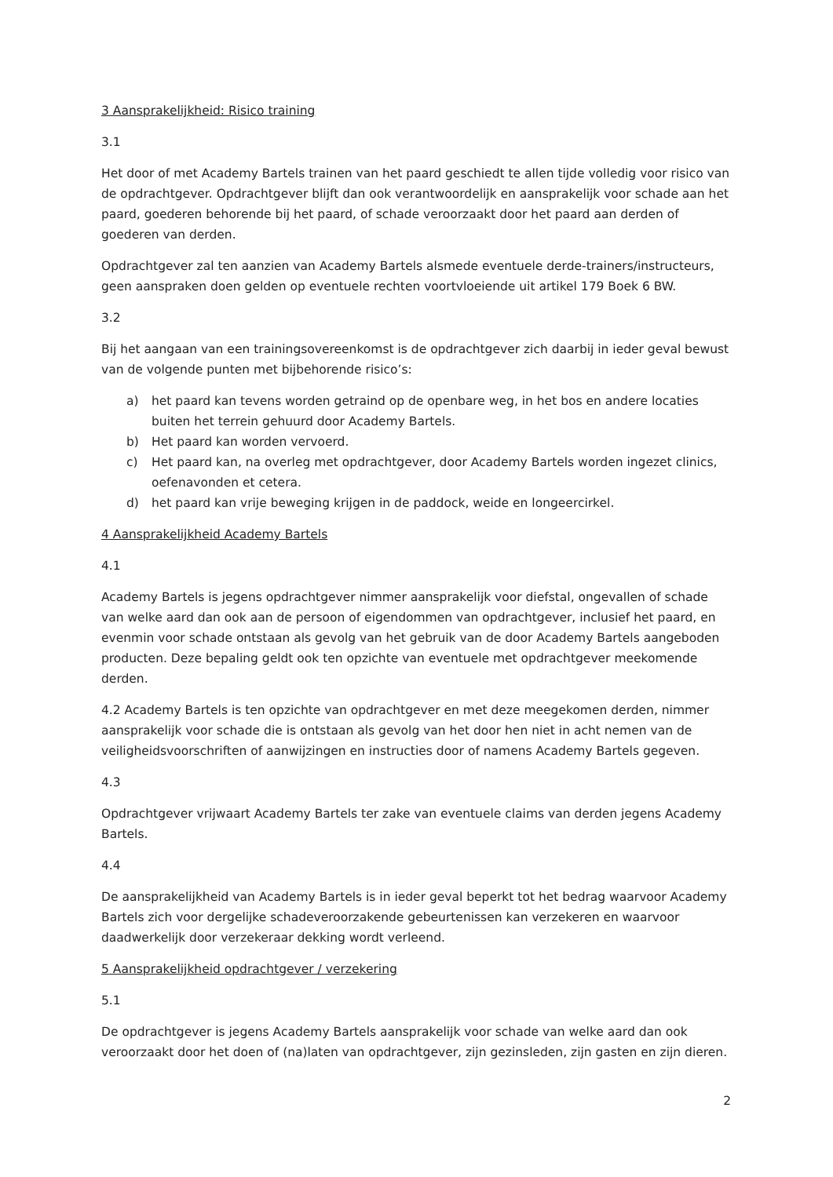3 Aansprakelijkheid: Risico training
3.1
Het door of met Academy Bartels trainen van het paard geschiedt te allen tijde volledig voor risico van de opdrachtgever. Opdrachtgever blijft dan ook verantwoordelijk en aansprakelijk voor schade aan het paard, goederen behorende bij het paard, of schade veroorzaakt door het paard aan derden of goederen van derden.
Opdrachtgever zal ten aanzien van Academy Bartels alsmede eventuele derde-trainers/instructeurs, geen aanspraken doen gelden op eventuele rechten voortvloeiende uit artikel 179 Boek 6 BW.
3.2
Bij het aangaan van een trainingsovereenkomst is de opdrachtgever zich daarbij in ieder geval bewust van de volgende punten met bijbehorende risico’s:
a) het paard kan tevens worden getraind op de openbare weg, in het bos en andere locaties buiten het terrein gehuurd door Academy Bartels.
b) Het paard kan worden vervoerd.
c) Het paard kan, na overleg met opdrachtgever, door Academy Bartels worden ingezet clinics, oefenavonden et cetera.
d) het paard kan vrije beweging krijgen in de paddock, weide en longeercirkel.
4 Aansprakelijkheid Academy Bartels
4.1
Academy Bartels is jegens opdrachtgever nimmer aansprakelijk voor diefstal, ongevallen of schade van welke aard dan ook aan de persoon of eigendommen van opdrachtgever, inclusief het paard, en evenmin voor schade ontstaan als gevolg van het gebruik van de door Academy Bartels aangeboden producten. Deze bepaling geldt ook ten opzichte van eventuele met opdrachtgever meekomende derden.
4.2 Academy Bartels is ten opzichte van opdrachtgever en met deze meegekomen derden, nimmer aansprakelijk voor schade die is ontstaan als gevolg van het door hen niet in acht nemen van de veiligheidsvoorschriften of aanwijzingen en instructies door of namens Academy Bartels gegeven.
4.3
Opdrachtgever vrijwaart Academy Bartels ter zake van eventuele claims van derden jegens Academy Bartels.
4.4
De aansprakelijkheid van Academy Bartels is in ieder geval beperkt tot het bedrag waarvoor Academy Bartels zich voor dergelijke schadeveroorzakende gebeurtenissen kan verzekeren en waarvoor daadwerkelijk door verzekeraar dekking wordt verleend.
5 Aansprakelijkheid opdrachtgever / verzekering
5.1
De opdrachtgever is jegens Academy Bartels aansprakelijk voor schade van welke aard dan ook veroorzaakt door het doen of (na)laten van opdrachtgever, zijn gezinsleden, zijn gasten en zijn dieren.
2